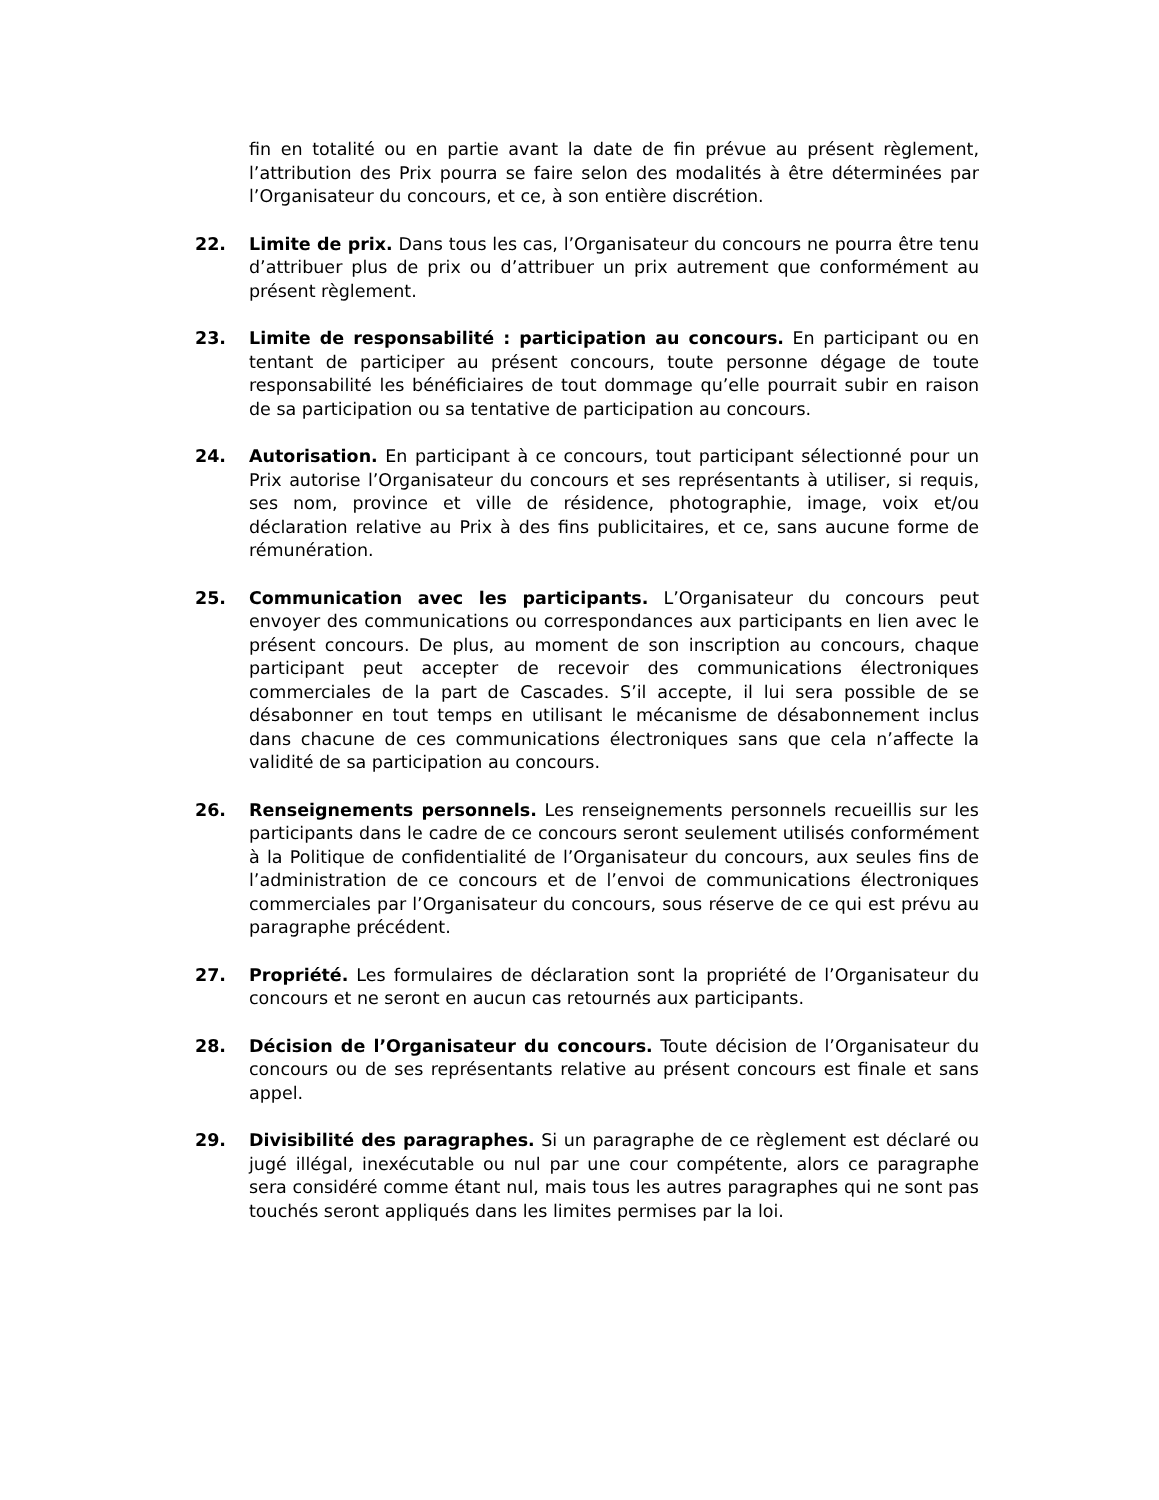fin en totalité ou en partie avant la date de fin prévue au présent règlement, l’attribution des Prix pourra se faire selon des modalités à être déterminées par l’Organisateur du concours, et ce, à son entière discrétion.
22. Limite de prix. Dans tous les cas, l’Organisateur du concours ne pourra être tenu d’attribuer plus de prix ou d’attribuer un prix autrement que conformément au présent règlement.
23. Limite de responsabilité : participation au concours. En participant ou en tentant de participer au présent concours, toute personne dégage de toute responsabilité les bénéficiaires de tout dommage qu’elle pourrait subir en raison de sa participation ou sa tentative de participation au concours.
24. Autorisation. En participant à ce concours, tout participant sélectionné pour un Prix autorise l’Organisateur du concours et ses représentants à utiliser, si requis, ses nom, province et ville de résidence, photographie, image, voix et/ou déclaration relative au Prix à des fins publicitaires, et ce, sans aucune forme de rémunération.
25. Communication avec les participants. L’Organisateur du concours peut envoyer des communications ou correspondances aux participants en lien avec le présent concours. De plus, au moment de son inscription au concours, chaque participant peut accepter de recevoir des communications électroniques commerciales de la part de Cascades. S’il accepte, il lui sera possible de se désabonner en tout temps en utilisant le mécanisme de désabonnement inclus dans chacune de ces communications électroniques sans que cela n’affecte la validité de sa participation au concours.
26. Renseignements personnels. Les renseignements personnels recueillis sur les participants dans le cadre de ce concours seront seulement utilisés conformément à la Politique de confidentialité de l’Organisateur du concours, aux seules fins de l’administration de ce concours et de l’envoi de communications électroniques commerciales par l’Organisateur du concours, sous réserve de ce qui est prévu au paragraphe précédent.
27. Propriété. Les formulaires de déclaration sont la propriété de l’Organisateur du concours et ne seront en aucun cas retournés aux participants.
28. Décision de l’Organisateur du concours. Toute décision de l’Organisateur du concours ou de ses représentants relative au présent concours est finale et sans appel.
29. Divisibilité des paragraphes. Si un paragraphe de ce règlement est déclaré ou jugé illégal, inexécutable ou nul par une cour compétente, alors ce paragraphe sera considéré comme étant nul, mais tous les autres paragraphes qui ne sont pas touchés seront appliqués dans les limites permises par la loi.